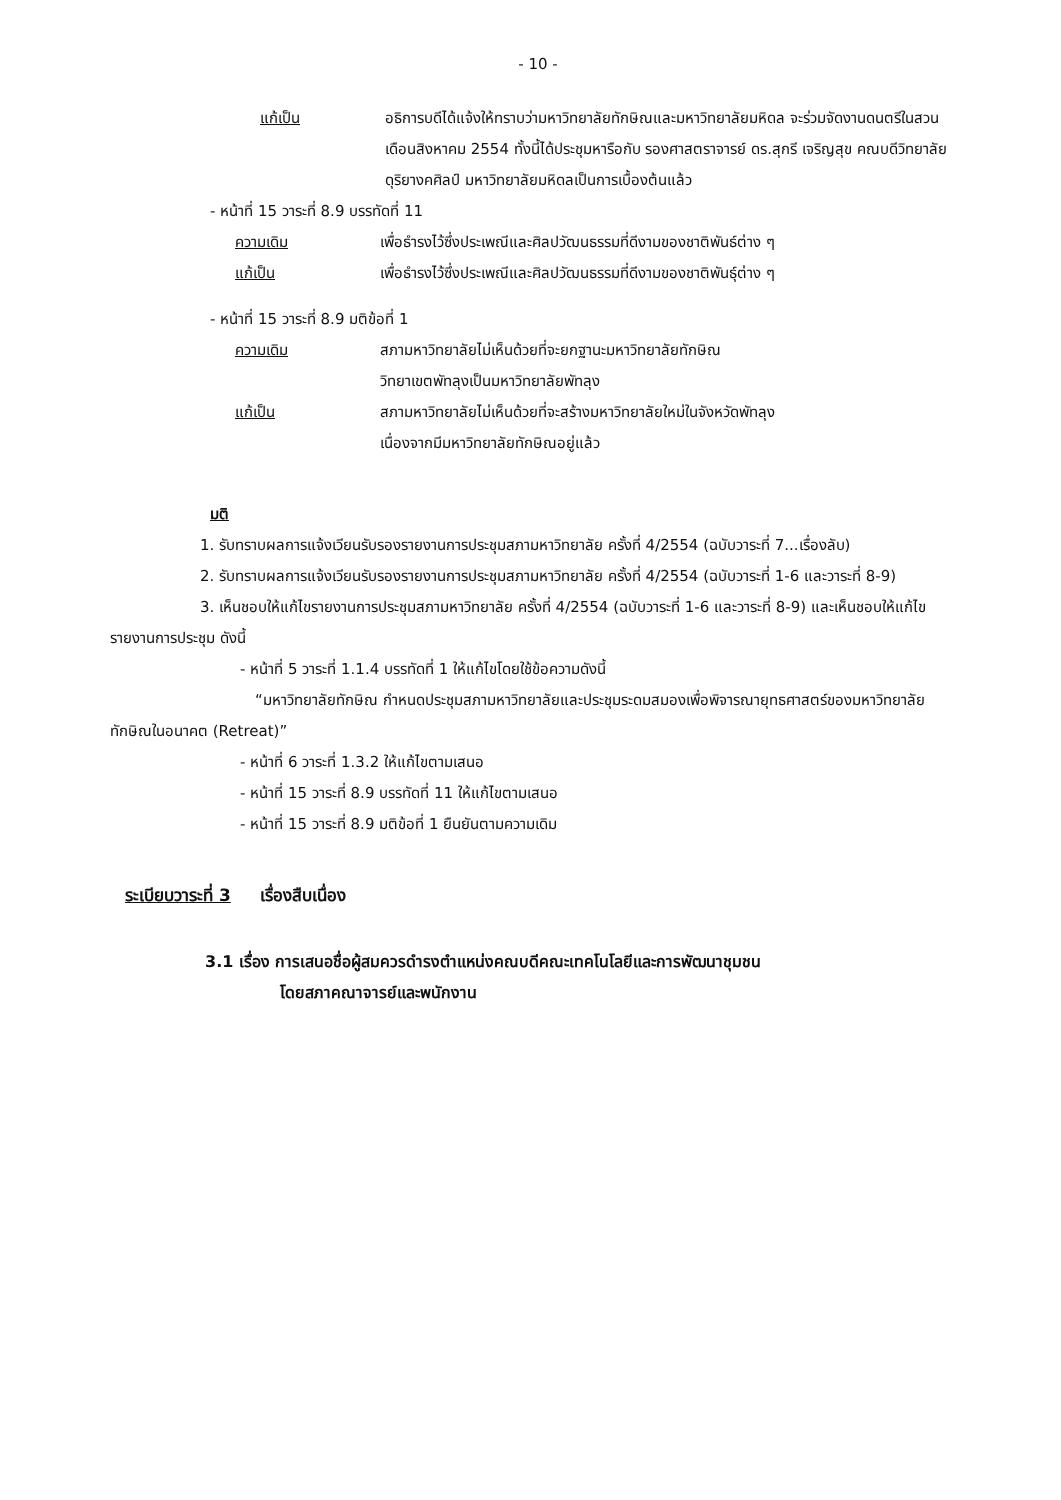- 10 -
แก้เป็น อธิการบดีได้แจ้งให้ทราบว่ามหาวิทยาลัยทักษิณและมหาวิทยาลัยมหิดล จะร่วมจัดงานดนตรีในสวนเดือนสิงหาคม 2554 ทั้งนี้ได้ประชุมหารือกับ รองศาสตราจารย์ ดร.สุกรี เจริญสุข คณบดีวิทยาลัยดุริยางคศิลป์ มหาวิทยาลัยมหิดลเป็นการเบื้องต้นแล้ว
- หน้าที่ 15 วาระที่ 8.9 บรรทัดที่ 11
ความเดิม เพื่อธำรงไว้ซึ่งประเพณีและศิลปวัฒนธรรมที่ดีงามของชาติพันธ์ต่าง ๆ
แก้เป็น เพื่อธำรงไว้ซึ่งประเพณีและศิลปวัฒนธรรมที่ดีงามของชาติพันธุ์ต่าง ๆ
- หน้าที่ 15 วาระที่ 8.9 มติข้อที่ 1
ความเดิม สภามหาวิทยาลัยไม่เห็นด้วยที่จะยกฐานะมหาวิทยาลัยทักษิณ
วิทยาเขตพัทลุงเป็นมหาวิทยาลัยพัทลุง
แก้เป็น สภามหาวิทยาลัยไม่เห็นด้วยที่จะสร้างมหาวิทยาลัยใหม่ในจังหวัดพัทลุง
เนื่องจากมีมหาวิทยาลัยทักษิณอยู่แล้ว
มติ
1. รับทราบผลการแจ้งเวียนรับรองรายงานการประชุมสภามหาวิทยาลัย ครั้งที่ 4/2554 (ฉบับวาระที่ 7...เรื่องลับ)
2. รับทราบผลการแจ้งเวียนรับรองรายงานการประชุมสภามหาวิทยาลัย ครั้งที่ 4/2554 (ฉบับวาระที่ 1-6 และวาระที่ 8-9)
3. เห็นชอบให้แก้ไขรายงานการประชุมสภามหาวิทยาลัย ครั้งที่ 4/2554 (ฉบับวาระที่ 1-6 และวาระที่ 8-9) และเห็นชอบให้แก้ไขรายงานการประชุม ดังนี้
- หน้าที่ 5 วาระที่ 1.1.4 บรรทัดที่ 1 ให้แก้ไขโดยใช้ข้อความดังนี้
“มหาวิทยาลัยทักษิณ กำหนดประชุมสภามหาวิทยาลัยและประชุมระดมสมองเพื่อพิจารณายุทธศาสตร์ของมหาวิทยาลัยทักษิณในอนาคต (Retreat)”
- หน้าที่ 6 วาระที่ 1.3.2 ให้แก้ไขตามเสนอ
- หน้าที่ 15 วาระที่ 8.9 บรรทัดที่ 11 ให้แก้ไขตามเสนอ
- หน้าที่ 15 วาระที่ 8.9 มติข้อที่ 1 ยืนยันตามความเดิม
ระเบียบวาระที่ 3 เรื่องสืบเนื่อง
3.1 เรื่อง การเสนอชื่อผู้สมควรดำรงตำแหน่งคณบดีคณะเทคโนโลยีและการพัฒนาชุมชน
โดยสภาคณาจารย์และพนักงาน